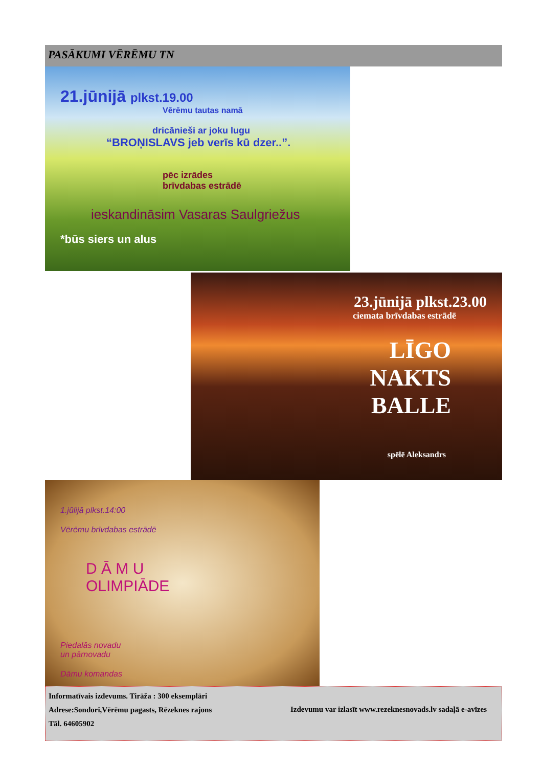PASĀKUMI VĒRĒMU TN
21.jūnijā plkst.19.00
Vērēmu tautas namā
dricānieši ar joku lugu
“BROŅISLAVS jeb verīs kū dzer..”.
pēc izrādes
brīvdabas estrādē
ieskandināsim Vasaras Saulgriežus
*būs siers un alus
23.jūnijā plkst.23.00
ciemata brīvdabas estrādē
LĪGO
NAKTS
BALLE
spēlē Aleksandrs
1.jūlijā plkst.14:00
Vērēmu brīvdabas estrādē
D Ā M U
OLIMPIĀDE
Piedalās novadu
un pārnovadu
Dāmu komandas
Informatīvais izdevums. Tirāža : 300 eksemplāri
Adrese:Sondori,Vērēmu pagasts, Rēzeknes rajons
Tāl. 64605902
Izdevumu var izlasīt www.rezeknesnovads.lv sadaļā e-avīzes